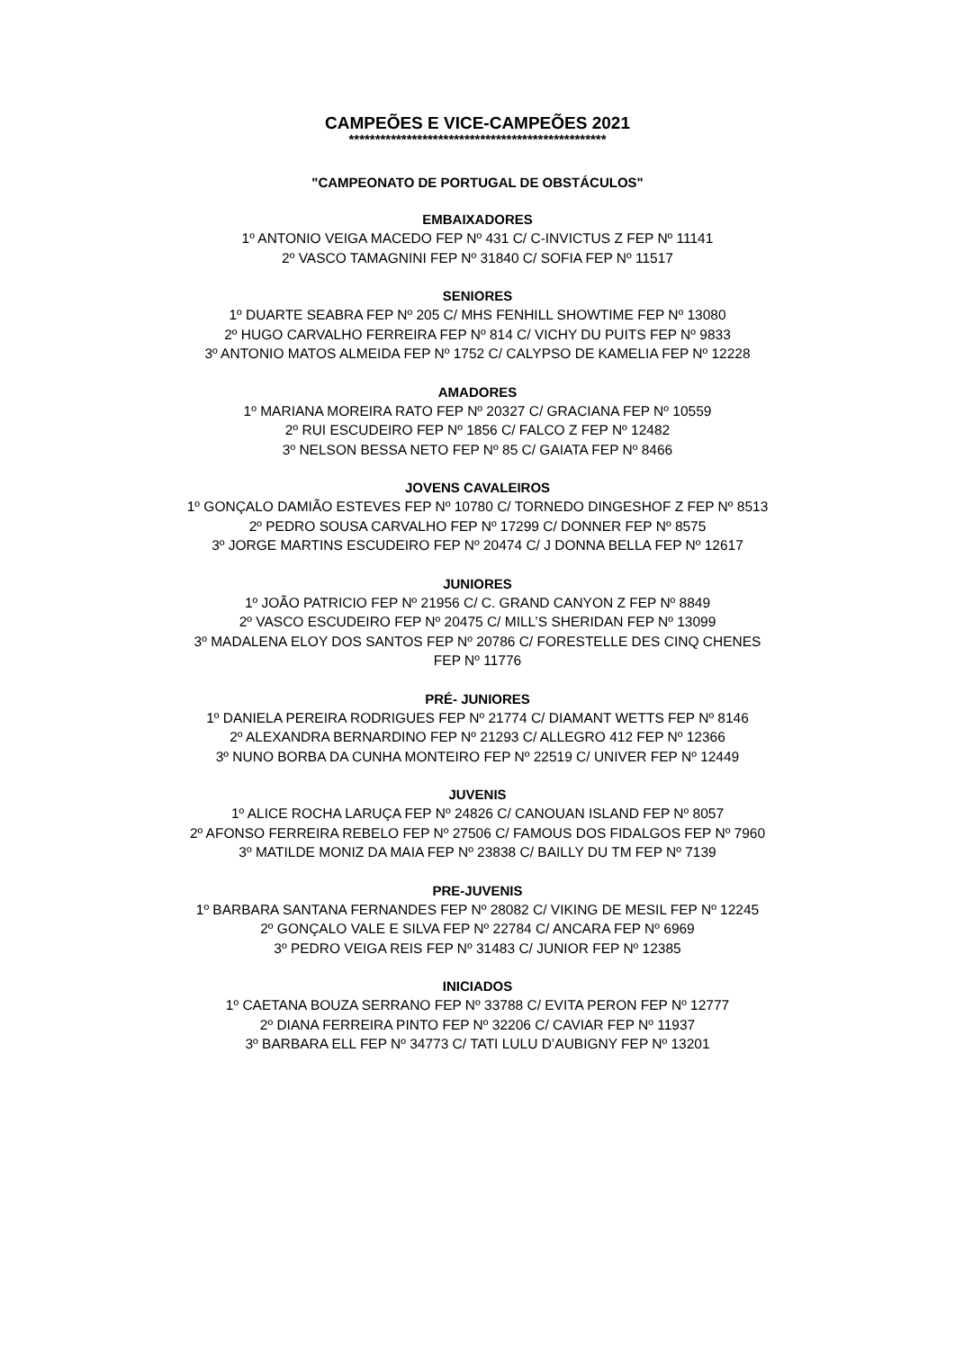CAMPEÕES E VICE-CAMPEÕES 2021
*************************************************
"CAMPEONATO DE PORTUGAL DE OBSTÁCULOS"
EMBAIXADORES
1º ANTONIO VEIGA MACEDO FEP Nº 431 C/ C-INVICTUS Z FEP Nº 11141
2º VASCO TAMAGNINI FEP Nº 31840 C/ SOFIA FEP Nº 11517
SENIORES
1º DUARTE SEABRA FEP Nº 205 C/ MHS FENHILL SHOWTIME FEP Nº 13080
2º HUGO CARVALHO FERREIRA FEP Nº 814 C/ VICHY DU PUITS FEP Nº 9833
3º ANTONIO MATOS ALMEIDA FEP Nº 1752 C/ CALYPSO DE KAMELIA FEP Nº 12228
AMADORES
1º MARIANA MOREIRA RATO FEP Nº 20327 C/ GRACIANA FEP Nº 10559
2º RUI ESCUDEIRO FEP Nº 1856 C/ FALCO Z FEP Nº 12482
3º NELSON BESSA NETO FEP Nº 85 C/ GAIATA FEP Nº 8466
JOVENS CAVALEIROS
1º GONÇALO DAMIÃO ESTEVES FEP Nº 10780 C/ TORNEDO DINGESHOF Z FEP Nº 8513
2º PEDRO SOUSA CARVALHO FEP Nº 17299 C/ DONNER FEP Nº 8575
3º JORGE MARTINS ESCUDEIRO FEP Nº 20474 C/ J DONNA BELLA FEP Nº 12617
JUNIORES
1º JOÃO PATRICIO FEP Nº 21956 C/ C. GRAND CANYON Z FEP Nº 8849
2º VASCO ESCUDEIRO FEP Nº 20475 C/ MILL’S SHERIDAN FEP Nº 13099
3º MADALENA ELOY DOS SANTOS FEP Nº 20786 C/ FORESTELLE DES CINQ CHENES
FEP Nº 11776
PRÉ- JUNIORES
1º DANIELA PEREIRA RODRIGUES FEP Nº 21774 C/ DIAMANT WETTS FEP Nº 8146
2º ALEXANDRA BERNARDINO FEP Nº 21293 C/ ALLEGRO 412 FEP Nº 12366
3º NUNO BORBA DA CUNHA MONTEIRO FEP Nº 22519 C/ UNIVER FEP Nº 12449
JUVENIS
1º ALICE ROCHA LARUÇA FEP Nº 24826 C/ CANOUAN ISLAND FEP Nº 8057
2º AFONSO FERREIRA REBELO FEP Nº 27506 C/ FAMOUS DOS FIDALGOS FEP Nº 7960
3º MATILDE MONIZ DA MAIA FEP Nº 23838 C/ BAILLY DU TM FEP Nº 7139
PRE-JUVENIS
1º BARBARA SANTANA FERNANDES FEP Nº 28082 C/ VIKING DE MESIL FEP Nº 12245
2º GONÇALO VALE E SILVA FEP Nº 22784 C/ ANCARA FEP Nº 6969
3º PEDRO VEIGA REIS FEP Nº 31483 C/ JUNIOR FEP Nº 12385
INICIADOS
1º CAETANA BOUZA SERRANO FEP Nº 33788 C/ EVITA PERON FEP Nº 12777
2º DIANA FERREIRA PINTO FEP Nº 32206 C/ CAVIAR FEP Nº 11937
3º BARBARA ELL FEP Nº 34773 C/ TATI LULU D’AUBIGNY FEP Nº 13201